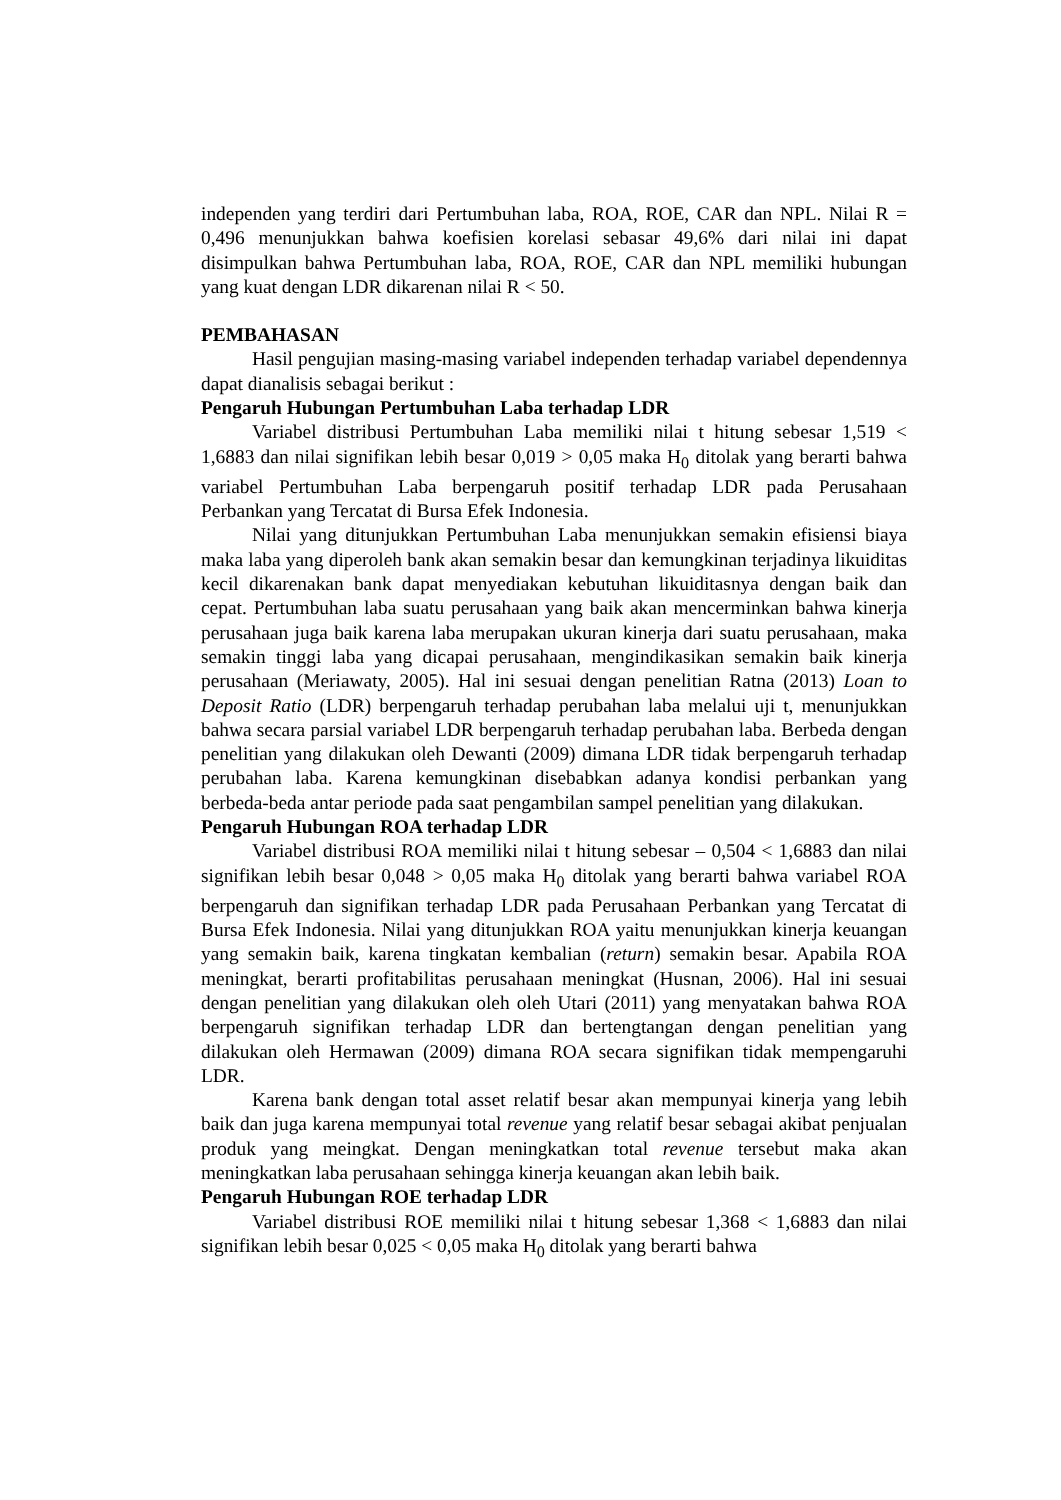independen yang terdiri dari Pertumbuhan laba, ROA, ROE, CAR dan NPL. Nilai R = 0,496 menunjukkan bahwa koefisien korelasi sebasar 49,6% dari nilai ini dapat disimpulkan bahwa Pertumbuhan laba, ROA, ROE, CAR dan NPL memiliki hubungan yang kuat dengan LDR dikarenan nilai R < 50.
PEMBAHASAN
Hasil pengujian masing-masing variabel independen terhadap variabel dependennya dapat dianalisis sebagai berikut :
Pengaruh Hubungan Pertumbuhan Laba terhadap LDR
Variabel distribusi Pertumbuhan Laba memiliki nilai t hitung sebesar 1,519 < 1,6883 dan nilai signifikan lebih besar 0,019 > 0,05 maka H<sub>0</sub> ditolak yang berarti bahwa variabel Pertumbuhan Laba berpengaruh positif terhadap LDR pada Perusahaan Perbankan yang Tercatat di Bursa Efek Indonesia.
Nilai yang ditunjukkan Pertumbuhan Laba menunjukkan semakin efisiensi biaya maka laba yang diperoleh bank akan semakin besar dan kemungkinan terjadinya likuiditas kecil dikarenakan bank dapat menyediakan kebutuhan likuiditasnya dengan baik dan cepat. Pertumbuhan laba suatu perusahaan yang baik akan mencerminkan bahwa kinerja perusahaan juga baik karena laba merupakan ukuran kinerja dari suatu perusahaan, maka semakin tinggi laba yang dicapai perusahaan, mengindikasikan semakin baik kinerja perusahaan (Meriawaty, 2005). Hal ini sesuai dengan penelitian Ratna (2013) Loan to Deposit Ratio (LDR) berpengaruh terhadap perubahan laba melalui uji t, menunjukkan bahwa secara parsial variabel LDR berpengaruh terhadap perubahan laba. Berbeda dengan penelitian yang dilakukan oleh Dewanti (2009) dimana LDR tidak berpengaruh terhadap perubahan laba. Karena kemungkinan disebabkan adanya kondisi perbankan yang berbeda-beda antar periode pada saat pengambilan sampel penelitian yang dilakukan.
Pengaruh Hubungan ROA terhadap LDR
Variabel distribusi ROA memiliki nilai t hitung sebesar – 0,504 < 1,6883 dan nilai signifikan lebih besar 0,048 > 0,05 maka H<sub>0</sub> ditolak yang berarti bahwa variabel ROA berpengaruh dan signifikan terhadap LDR pada Perusahaan Perbankan yang Tercatat di Bursa Efek Indonesia. Nilai yang ditunjukkan ROA yaitu menunjukkan kinerja keuangan yang semakin baik, karena tingkatan kembalian (return) semakin besar. Apabila ROA meningkat, berarti profitabilitas perusahaan meningkat (Husnan, 2006). Hal ini sesuai dengan penelitian yang dilakukan oleh oleh Utari (2011) yang menyatakan bahwa ROA berpengaruh signifikan terhadap LDR dan bertengtangan dengan penelitian yang dilakukan oleh Hermawan (2009) dimana ROA secara signifikan tidak mempengaruhi LDR.
Karena bank dengan total asset relatif besar akan mempunyai kinerja yang lebih baik dan juga karena mempunyai total revenue yang relatif besar sebagai akibat penjualan produk yang meingkat. Dengan meningkatkan total revenue tersebut maka akan meningkatkan laba perusahaan sehingga kinerja keuangan akan lebih baik.
Pengaruh Hubungan ROE terhadap LDR
Variabel distribusi ROE memiliki nilai t hitung sebesar 1,368 < 1,6883 dan nilai signifikan lebih besar 0,025 < 0,05 maka H<sub>0</sub> ditolak yang berarti bahwa